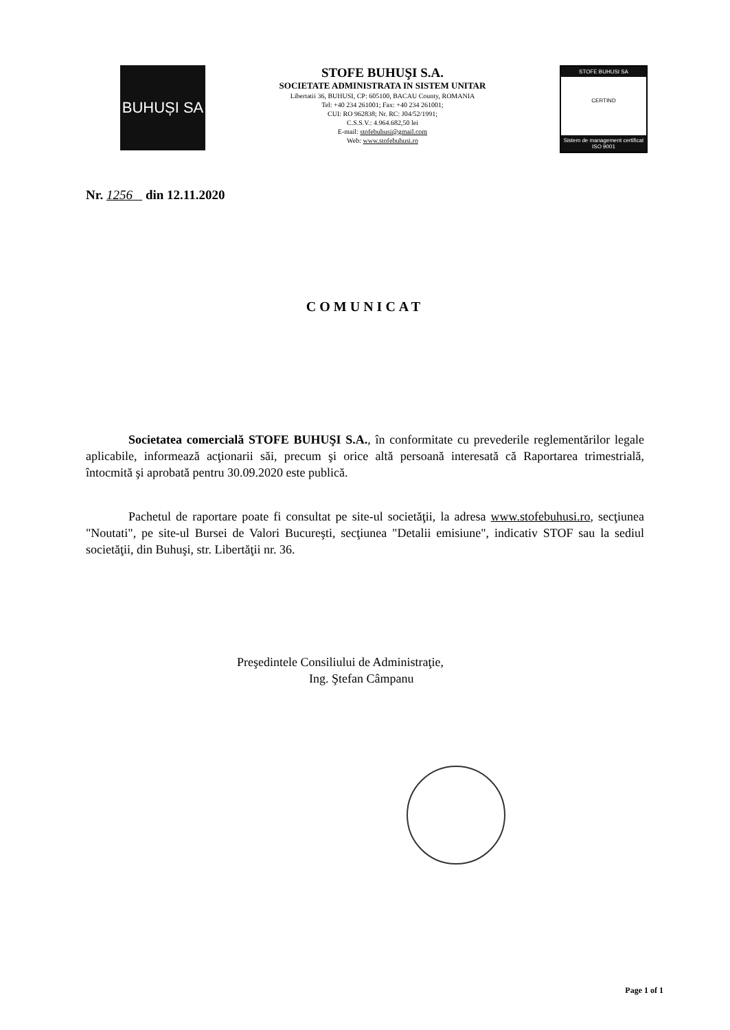BUHUȘI SA
STOFE BUHUŞI S.A.
SOCIETATE ADMINISTRATA IN SISTEM UNITAR
Libertatii 36, BUHUSI, CP: 605100, BACAU County, ROMANIA
Tel: +40 234 261001; Fax: +40 234 261001;
CUI: RO 962838; Nr. RC: J04/52/1991;
C.S.S.V.: 4.964.682,50 lei
E-mail: stofebuhusi@gmail.com
Web: www.stofebuhusi.ro
STOFE BUHUSI SA
CERTIND
Sistem de management certificat
ISO 9001
Nr. 1256 din 12.11.2020
COMUNICAT
Societatea comercială STOFE BUHUŞI S.A., în conformitate cu prevederile reglementărilor legale aplicabile, informează acţionarii săi, precum şi orice altă persoană interesată că Raportarea trimestrială, întocmită şi aprobată pentru 30.09.2020 este publică.
Pachetul de raportare poate fi consultat pe site-ul societăţii, la adresa www.stofebuhusi.ro, secţiunea "Noutati", pe site-ul Bursei de Valori Bucureşti, secţiunea "Detalii emisiune", indicativ STOF sau la sediul societăţii, din Buhuşi, str. Libertăţii nr. 36.
Preşedintele Consiliului de Administraţie,
Ing. Ştefan Câmpanu
Page 1 of 1